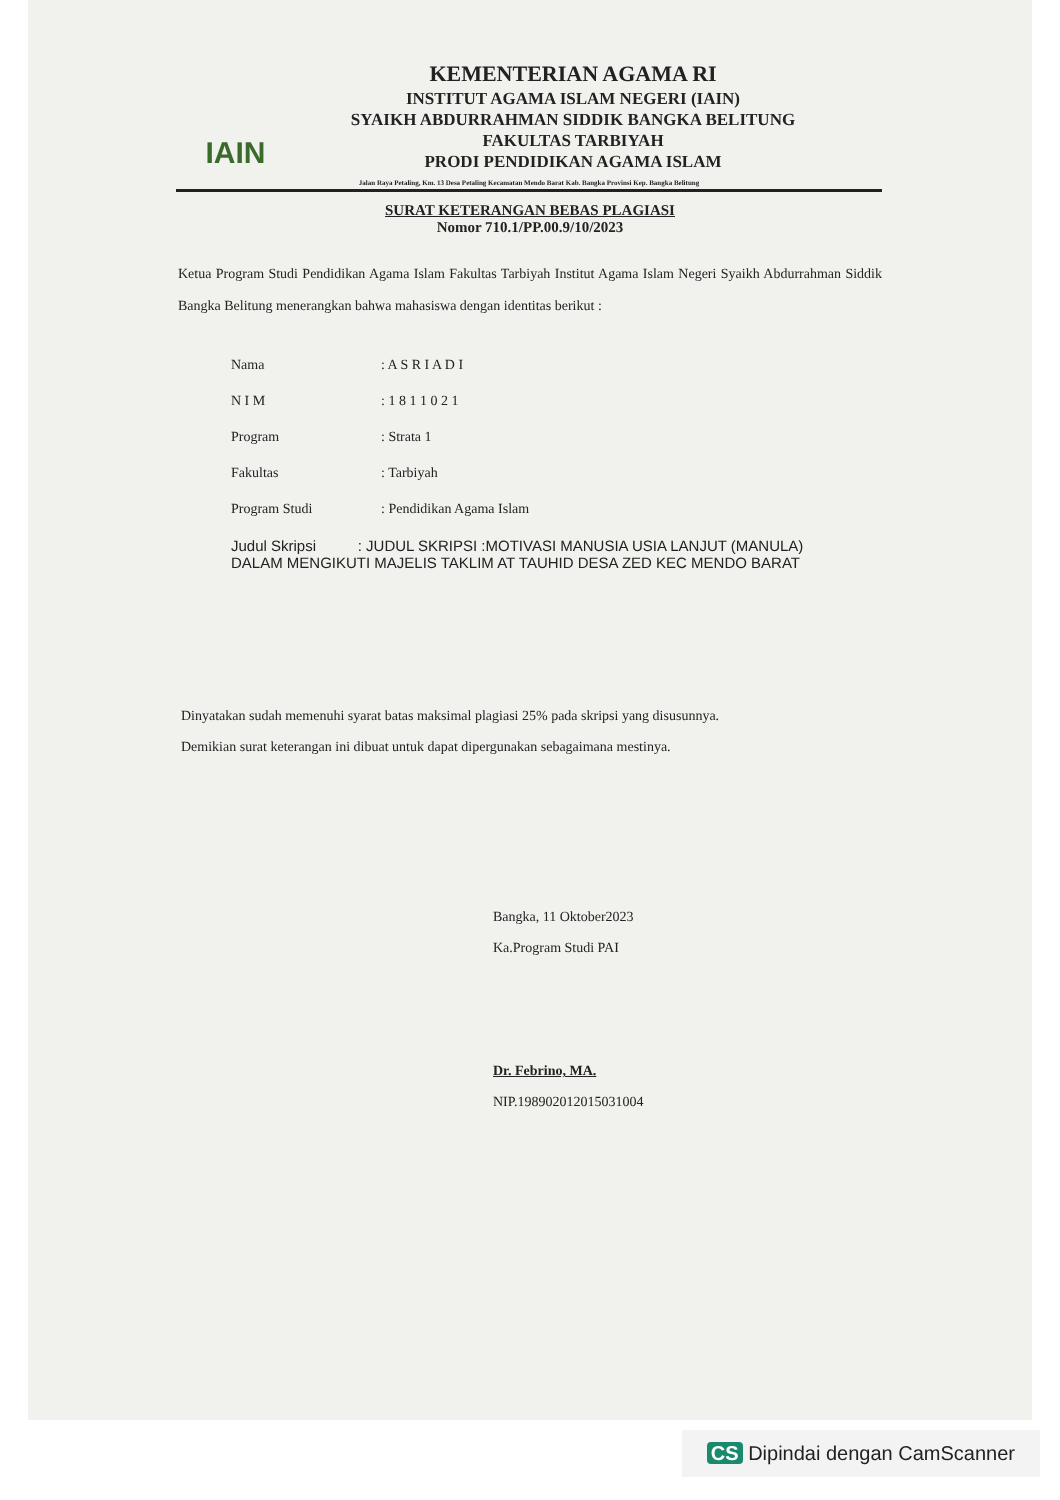IAIN
KEMENTERIAN AGAMA RI
INSTITUT AGAMA ISLAM NEGERI (IAIN)
SYAIKH ABDURRAHMAN SIDDIK BANGKA BELITUNG
FAKULTAS TARBIYAH
PRODI PENDIDIKAN AGAMA ISLAM
Jalan Raya Petaling, Km. 13 Desa Petaling Kecamatan Mendo Barat Kab. Bangka Provinsi Kep. Bangka Belitung
SURAT KETERANGAN BEBAS PLAGIASI
Nomor 710.1/PP.00.9/10/2023
Ketua Program Studi Pendidikan Agama Islam Fakultas Tarbiyah Institut Agama Islam Negeri Syaikh Abdurrahman Siddik Bangka Belitung menerangkan bahwa mahasiswa dengan identitas berikut :
Nama: A S R I A D I
N I M: 1 8 1 1 0 2 1
Program: Strata 1
Fakultas: Tarbiyah
Program Studi: Pendidikan Agama Islam
Judul Skripsi : JUDUL SKRIPSI :MOTIVASI MANUSIA USIA LANJUT (MANULA) DALAM MENGIKUTI MAJELIS TAKLIM AT TAUHID DESA ZED KEC MENDO BARAT
Dinyatakan sudah memenuhi syarat batas maksimal plagiasi 25% pada skripsi yang disusunnya.
Demikian surat keterangan ini dibuat untuk dapat dipergunakan sebagaimana mestinya.
Bangka, 11 Oktober2023
Ka.Program Studi PAI
Dr. Febrino, MA.
NIP.198902012015031004
CS Dipindai dengan CamScanner